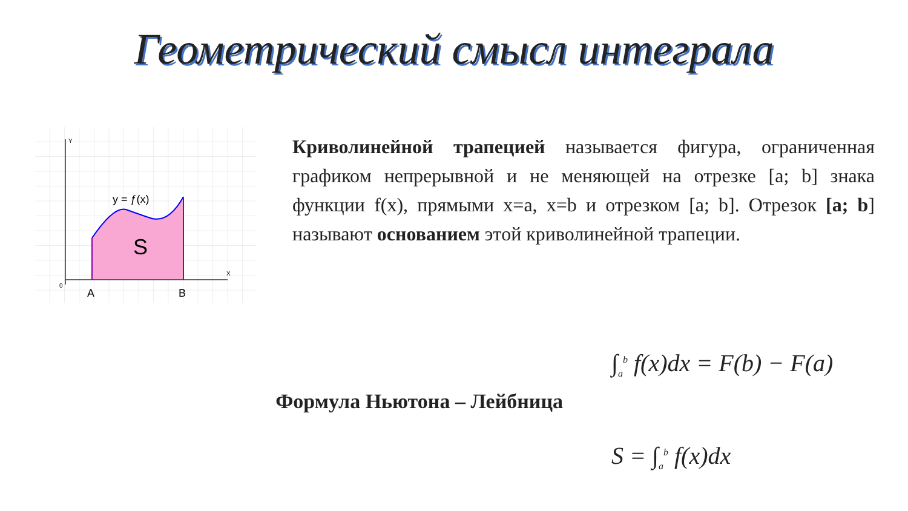Геометрический смысл интеграла
Y
X
0
A
B
y = ƒ(x)
S
Криволинейной трапецией называется фигура, ограниченная графиком непрерывной и не меняющей на отрезке [a; b] знака функции f(x), прямыми x=a, x=b и отрезком [a; b]. Отрезок [a; b] называют основанием этой криволинейной трапеции.
Формула Ньютона – Лейбница
∫<sub>a</sub><sup>b</sup> f(x)dx = F(b) − F(a)
S = ∫<sub>a</sub><sup>b</sup> f(x)dx